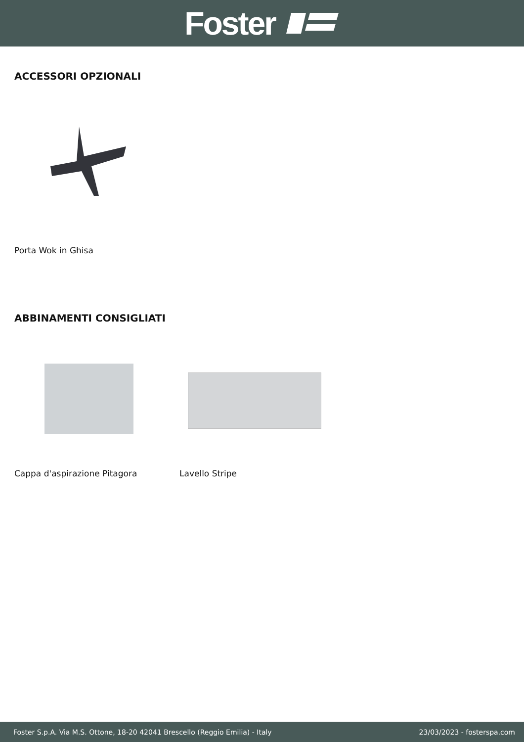Foster
ACCESSORI OPZIONALI
Porta Wok in Ghisa
ABBINAMENTI CONSIGLIATI
Cappa d'aspirazione Pitagora Lavello Stripe
Foster S.p.A. Via M.S. Ottone, 18-20 42041 Brescello (Reggio Emilia) - Italy 23/03/2023 - fosterspa.com